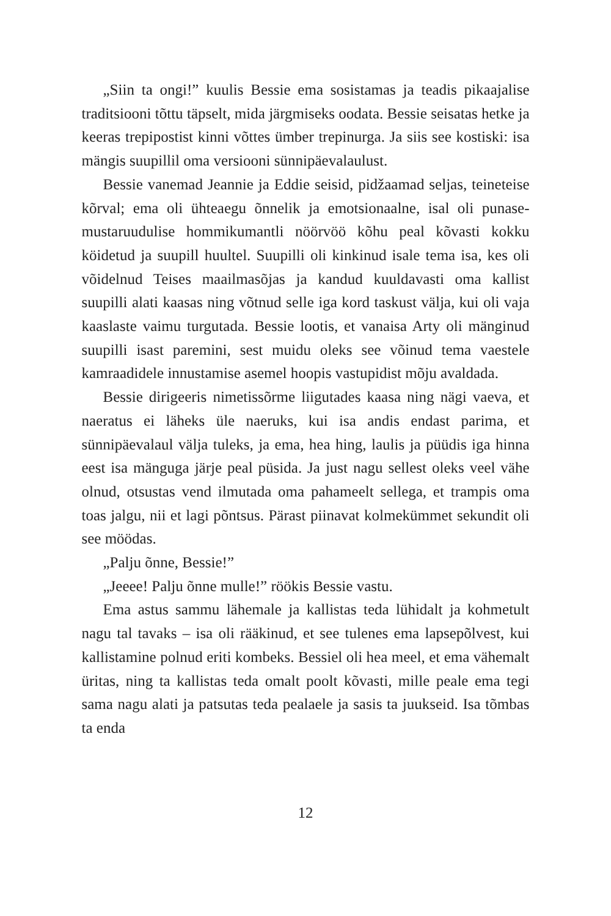„Siin ta ongi!” kuulis Bessie ema sosistamas ja teadis pikaajalise traditsiooni tõttu täpselt, mida järgmiseks oodata. Bessie seisatas hetke ja keeras trepipostist kinni võttes ümber trepinurga. Ja siis see kostiski: isa mängis suupillil oma versiooni sünnipäevalaulust.
Bessie vanemad Jeannie ja Eddie seisid, pidžaamad seljas, teineteise kõrval; ema oli ühteaegu õnnelik ja emotsionaalne, isal oli punase-mustaruudulise hommikumantli nöörvöö kõhu peal kõvasti kokku köidetud ja suupill huultel. Suupilli oli kinkinud isale tema isa, kes oli võidelnud Teises maailmasõjas ja kandud kuuldavasti oma kallist suupilli alati kaasas ning võtnud selle iga kord taskust välja, kui oli vaja kaaslaste vaimu turgutada. Bessie lootis, et vanaisa Arty oli mänginud suupilli isast paremini, sest muidu oleks see võinud tema vaestele kamraadidele innustamise asemel hoopis vastupidist mõju avaldada.
Bessie dirigeeris nimetissõrme liigutades kaasa ning nägi vaeva, et naeratus ei läheks üle naeruks, kui isa andis endast parima, et sünnipäevalaul välja tuleks, ja ema, hea hing, laulis ja püüdis iga hinna eest isa mänguga järje peal püsida. Ja just nagu sellest oleks veel vähe olnud, otsustas vend ilmutada oma pahameelt sellega, et trampis oma toas jalgu, nii et lagi põntsus. Pärast piinavat kolmekümmet sekundit oli see möödas.
„Palju õnne, Bessie!”
„Jeeee! Palju õnne mulle!” röökis Bessie vastu.
Ema astus sammu lähemale ja kallistas teda lühidalt ja kohmetult nagu tal tavaks – isa oli rääkinud, et see tulenes ema lapsepõlvest, kui kallistamine polnud eriti kombeks. Bessiel oli hea meel, et ema vähemalt üritas, ning ta kallistas teda omalt poolt kõvasti, mille peale ema tegi sama nagu alati ja patsutas teda pealaele ja sasis ta juukseid. Isa tõmbas ta enda
12